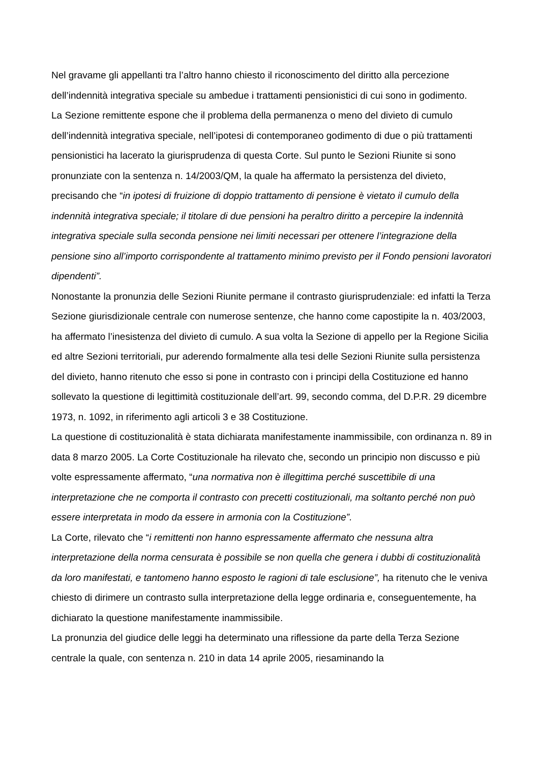Nel gravame gli appellanti tra l’altro hanno chiesto il riconoscimento del diritto alla percezione dell’indennità integrativa speciale su ambedue i trattamenti pensionistici di cui sono in godimento.
La Sezione remittente espone che il problema della permanenza o meno del divieto di cumulo dell’indennità integrativa speciale, nell’ipotesi di contemporaneo godimento di due o più trattamenti pensionistici ha lacerato la giurisprudenza di questa Corte. Sul punto le Sezioni Riunite si sono pronunziate con la sentenza n. 14/2003/QM, la quale ha affermato la persistenza del divieto, precisando che “in ipotesi di fruizione di doppio trattamento di pensione è vietato il cumulo della indennità integrativa speciale; il titolare di due pensioni ha peraltro diritto a percepire la indennità integrativa speciale sulla seconda pensione nei limiti necessari per ottenere l’integrazione della pensione sino all’importo corrispondente al trattamento minimo previsto per il Fondo pensioni lavoratori dipendenti”.
Nonostante la pronunzia delle Sezioni Riunite permane il contrasto giurisprudenziale: ed infatti la Terza Sezione giurisdizionale centrale con numerose sentenze, che hanno come capostipite la n. 403/2003, ha affermato l’inesistenza del divieto di cumulo. A sua volta la Sezione di appello per la Regione Sicilia ed altre Sezioni territoriali, pur aderendo formalmente alla tesi delle Sezioni Riunite sulla persistenza del divieto, hanno ritenuto che esso si pone in contrasto con i principi della Costituzione ed hanno sollevato la questione di legittimità costituzionale dell’art. 99, secondo comma, del D.P.R. 29 dicembre 1973, n. 1092, in riferimento agli articoli 3 e 38 Costituzione.
La questione di costituzionalità è stata dichiarata manifestamente inammissibile, con ordinanza n. 89 in data 8 marzo 2005. La Corte Costituzionale ha rilevato che, secondo un principio non discusso e più volte espressamente affermato, “una normativa non è illegittima perché suscettibile di una interpretazione che ne comporta il contrasto con precetti costituzionali, ma soltanto perché non può essere interpretata in modo da essere in armonia con la Costituzione”.
La Corte, rilevato che “i remittenti non hanno espressamente affermato che nessuna altra interpretazione della norma censurata è possibile se non quella che genera i dubbi di costituzionalità da loro manifestati, e tantomeno hanno esposto le ragioni di tale esclusione”, ha ritenuto che le veniva chiesto di dirimere un contrasto sulla interpretazione della legge ordinaria e, conseguentemente, ha dichiarato la questione manifestamente inammissibile.
La pronunzia del giudice delle leggi ha determinato una riflessione da parte della Terza Sezione centrale la quale, con sentenza n. 210 in data 14 aprile 2005, riesaminando la